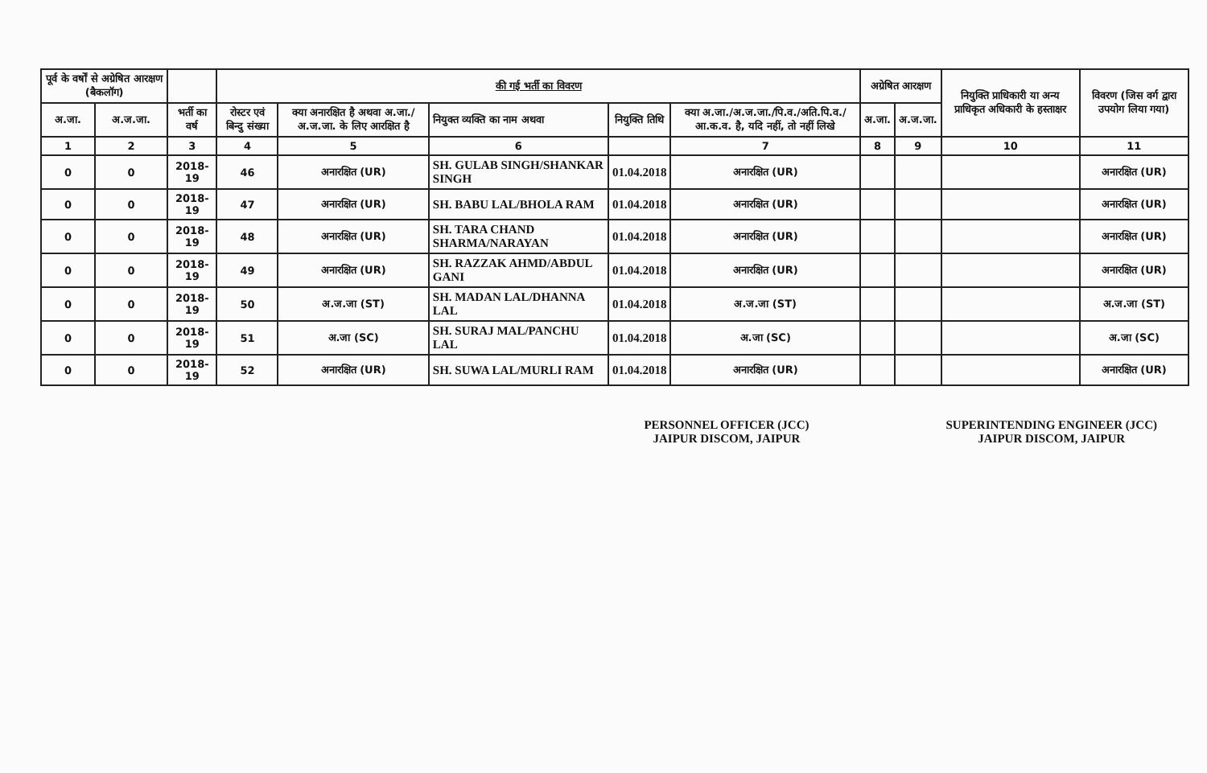| पूर्व के वर्षों से अग्रेषित आरक्षण (बैकलॉग) | | | की गई भर्ती का विवरण | | | | | अग्रेषित आरक्षण | | नियुक्ति प्राधिकारी या अन्य प्राधिकृत अधिकारी के हस्ताक्षर | विवरण (जिस वर्ग द्वारा उपयोग लिया गया) |
| --- | --- | --- | --- | --- | --- | --- | --- | --- | --- | --- | --- |
| अ.जा. | अ.ज.जा. | भर्ती का वर्ष | रोस्टर एवं बिन्दु संख्या | क्या अनारक्षित है अथवा अ.जा./अ.ज.जा. के लिए आरक्षित है | नियुक्त व्यक्ति का नाम अथवा | नियुक्ति तिथि | क्या अ.जा./अ.ज.जा./पि.व./अति.पि.व./आ.क.व. है, यदि नहीं, तो नहीं लिखे | अ.जा. | अ.ज.जा. | | |
| 1 | 2 | 3 | 4 | 5 | 6 | | 7 | 8 | 9 | 10 | 11 |
| 0 | 0 | 2018-19 | 46 | अनारक्षित (UR) | SH. GULAB SINGH/SHANKAR SINGH | 01.04.2018 | अनारक्षित (UR) | | | | अनारक्षित (UR) |
| 0 | 0 | 2018-19 | 47 | अनारक्षित (UR) | SH. BABU LAL/BHOLA RAM | 01.04.2018 | अनारक्षित (UR) | | | | अनारक्षित (UR) |
| 0 | 0 | 2018-19 | 48 | अनारक्षित (UR) | SH. TARA CHAND SHARMA/NARAYAN | 01.04.2018 | अनारक्षित (UR) | | | | अनारक्षित (UR) |
| 0 | 0 | 2018-19 | 49 | अनारक्षित (UR) | SH. RAZZAK AHMD/ABDUL GANI | 01.04.2018 | अनारक्षित (UR) | | | | अनारक्षित (UR) |
| 0 | 0 | 2018-19 | 50 | अ.ज.जा (ST) | SH. MADAN LAL/DHANNA LAL | 01.04.2018 | अ.ज.जा (ST) | | | | अ.ज.जा (ST) |
| 0 | 0 | 2018-19 | 51 | अ.जा (SC) | SH. SURAJ MAL/PANCHU LAL | 01.04.2018 | अ.जा (SC) | | | | अ.जा (SC) |
| 0 | 0 | 2018-19 | 52 | अनारक्षित (UR) | SH. SUWA LAL/MURLI RAM | 01.04.2018 | अनारक्षित (UR) | | | | अनारक्षित (UR) |
PERSONNEL OFFICER (JCC)
JAIPUR DISCOM, JAIPUR
SUPERINTENDING ENGINEER (JCC)
JAIPUR DISCOM, JAIPUR